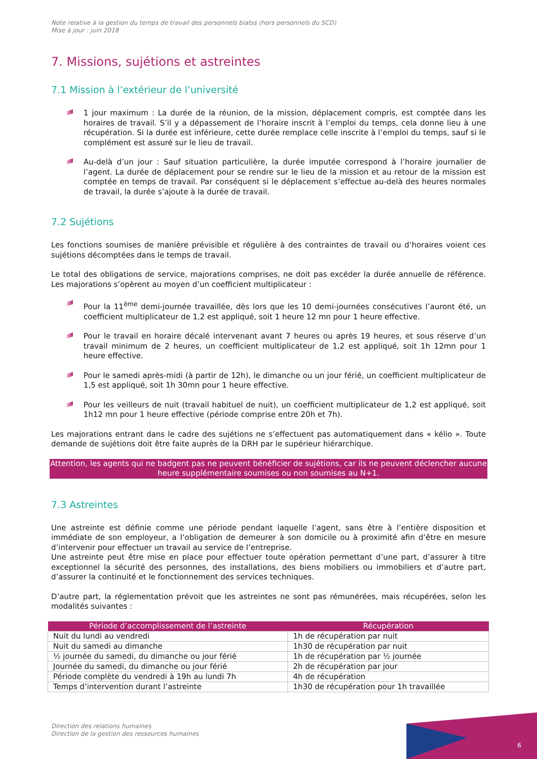Note relative à la gestion du temps de travail des personnels biatss (hors personnels du SCD)
Mise à jour : juin 2018
7. Missions, sujétions et astreintes
7.1 Mission à l’extérieur de l’université
1 jour maximum : La durée de la réunion, de la mission, déplacement compris, est comptée dans les horaires de travail. S’il y a dépassement de l’horaire inscrit à l’emploi du temps, cela donne lieu à une récupération. Si la durée est inférieure, cette durée remplace celle inscrite à l’emploi du temps, sauf si le complément est assuré sur le lieu de travail.
Au-delà d’un jour : Sauf situation particulière, la durée imputée correspond à l’horaire journalier de l’agent. La durée de déplacement pour se rendre sur le lieu de la mission et au retour de la mission est comptée en temps de travail. Par conséquent si le déplacement s’effectue au-delà des heures normales de travail, la durée s’ajoute à la durée de travail.
7.2 Sujétions
Les fonctions soumises de manière prévisible et régulière à des contraintes de travail ou d’horaires voient ces sujétions décomptées dans le temps de travail.
Le total des obligations de service, majorations comprises, ne doit pas excéder la durée annuelle de référence. Les majorations s’opèrent au moyen d’un coefficient multiplicateur :
Pour la 11<sup>ème</sup> demi-journée travaillée, dès lors que les 10 demi-journées consécutives l’auront été, un coefficient multiplicateur de 1,2 est appliqué, soit 1 heure 12 mn pour 1 heure effective.
Pour le travail en horaire décalé intervenant avant 7 heures ou après 19 heures, et sous réserve d’un travail minimum de 2 heures, un coefficient multiplicateur de 1,2 est appliqué, soit 1h 12mn pour 1 heure effective.
Pour le samedi après-midi (à partir de 12h), le dimanche ou un jour férié, un coefficient multiplicateur de 1,5 est appliqué, soit 1h 30mn pour 1 heure effective.
Pour les veilleurs de nuit (travail habituel de nuit), un coefficient multiplicateur de 1,2 est appliqué, soit 1h12 mn pour 1 heure effective (période comprise entre 20h et 7h).
Les majorations entrant dans le cadre des sujétions ne s’effectuent pas automatiquement dans « kélio ». Toute demande de sujétions doit être faite auprès de la DRH par le supérieur hiérarchique.
Attention, les agents qui ne badgent pas ne peuvent bénéficier de sujétions, car ils ne peuvent déclencher aucune heure supplémentaire soumises ou non soumises au N+1.
7.3 Astreintes
Une astreinte est définie comme une période pendant laquelle l’agent, sans être à l’entière disposition et immédiate de son employeur, a l’obligation de demeurer à son domicile ou à proximité afin d’être en mesure d’intervenir pour effectuer un travail au service de l’entreprise.
Une astreinte peut être mise en place pour effectuer toute opération permettant d’une part, d’assurer à titre exceptionnel la sécurité des personnes, des installations, des biens mobiliers ou immobiliers et d’autre part, d’assurer la continuité et le fonctionnement des services techniques.
D’autre part, la réglementation prévoit que les astreintes ne sont pas rémunérées, mais récupérées, selon les modalités suivantes :
| Période d’accomplissement de l’astreinte | Récupération |
| --- | --- |
| Nuit du lundi au vendredi | 1h de récupération par nuit |
| Nuit du samedi au dimanche | 1h30 de récupération par nuit |
| ½ journée du samedi, du dimanche ou jour férié | 1h de récupération par ½ journée |
| Journée du samedi, du dimanche ou jour férié | 2h de récupération par jour |
| Période complète du vendredi à 19h au lundi 7h | 4h de récupération |
| Temps d’intervention durant l’astreinte | 1h30 de récupération pour 1h travaillée |
Direction des relations humaines
Direction de la gestion des ressources humaines
6